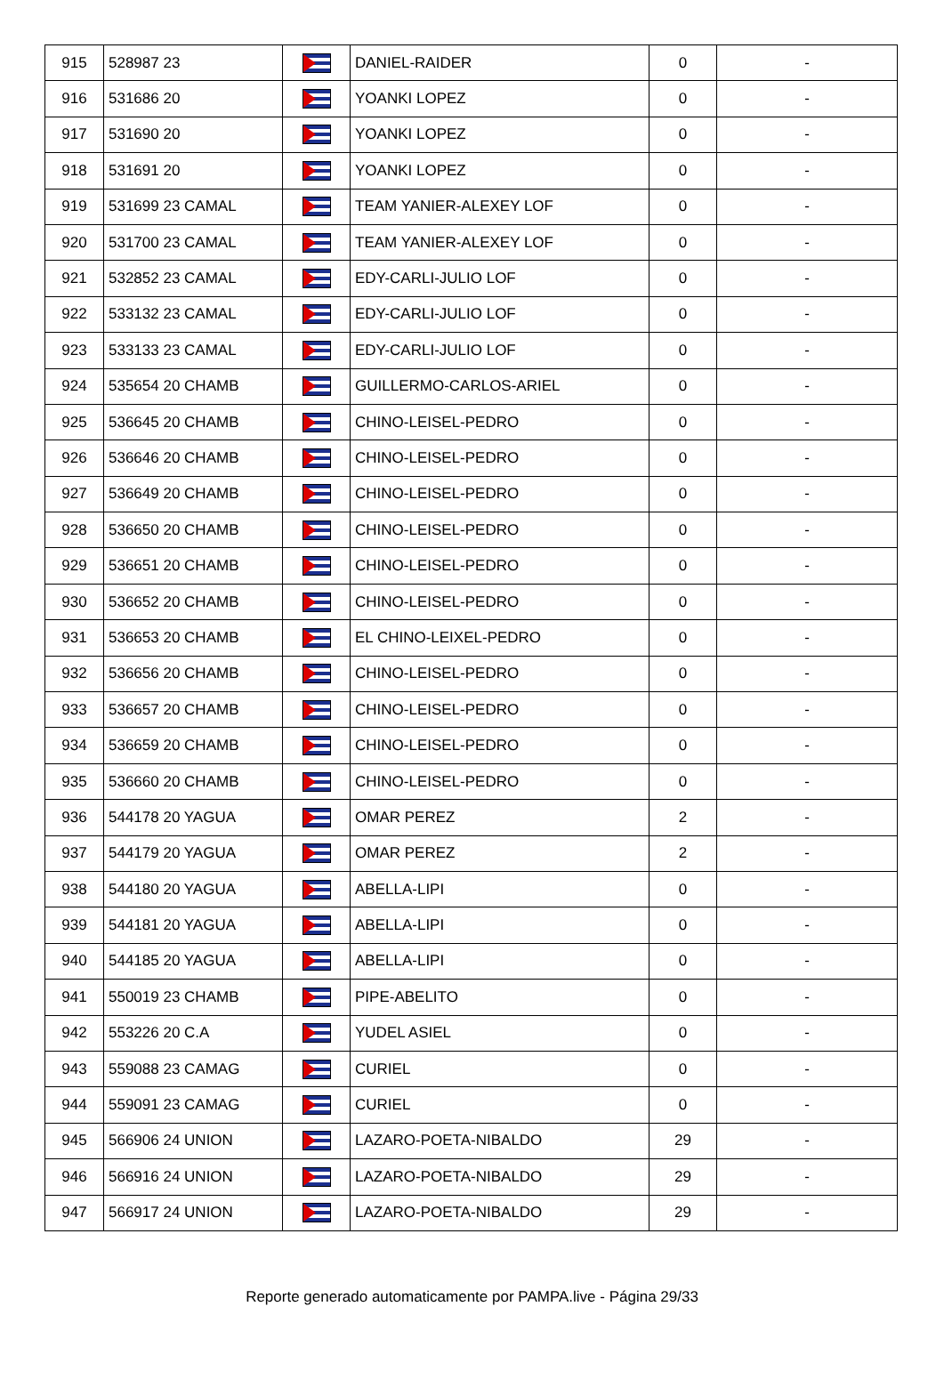| 915 | 528987 23 | | DANIEL-RAIDER | 0 | - |
| 916 | 531686 20 | | YOANKI LOPEZ | 0 | - |
| 917 | 531690 20 | | YOANKI LOPEZ | 0 | - |
| 918 | 531691 20 | | YOANKI LOPEZ | 0 | - |
| 919 | 531699 23 CAMAL | | TEAM YANIER-ALEXEY LOF | 0 | - |
| 920 | 531700 23 CAMAL | | TEAM YANIER-ALEXEY LOF | 0 | - |
| 921 | 532852 23 CAMAL | | EDY-CARLI-JULIO LOF | 0 | - |
| 922 | 533132 23 CAMAL | | EDY-CARLI-JULIO LOF | 0 | - |
| 923 | 533133 23 CAMAL | | EDY-CARLI-JULIO LOF | 0 | - |
| 924 | 535654 20 CHAMB | | GUILLERMO-CARLOS-ARIEL | 0 | - |
| 925 | 536645 20 CHAMB | | CHINO-LEISEL-PEDRO | 0 | - |
| 926 | 536646 20 CHAMB | | CHINO-LEISEL-PEDRO | 0 | - |
| 927 | 536649 20 CHAMB | | CHINO-LEISEL-PEDRO | 0 | - |
| 928 | 536650 20 CHAMB | | CHINO-LEISEL-PEDRO | 0 | - |
| 929 | 536651 20 CHAMB | | CHINO-LEISEL-PEDRO | 0 | - |
| 930 | 536652 20 CHAMB | | CHINO-LEISEL-PEDRO | 0 | - |
| 931 | 536653 20 CHAMB | | EL CHINO-LEIXEL-PEDRO | 0 | - |
| 932 | 536656 20 CHAMB | | CHINO-LEISEL-PEDRO | 0 | - |
| 933 | 536657 20 CHAMB | | CHINO-LEISEL-PEDRO | 0 | - |
| 934 | 536659 20 CHAMB | | CHINO-LEISEL-PEDRO | 0 | - |
| 935 | 536660 20 CHAMB | | CHINO-LEISEL-PEDRO | 0 | - |
| 936 | 544178 20 YAGUA | | OMAR PEREZ | 2 | - |
| 937 | 544179 20 YAGUA | | OMAR PEREZ | 2 | - |
| 938 | 544180 20 YAGUA | | ABELLA-LIPI | 0 | - |
| 939 | 544181 20 YAGUA | | ABELLA-LIPI | 0 | - |
| 940 | 544185 20 YAGUA | | ABELLA-LIPI | 0 | - |
| 941 | 550019 23 CHAMB | | PIPE-ABELITO | 0 | - |
| 942 | 553226 20 C.A | | YUDEL ASIEL | 0 | - |
| 943 | 559088 23 CAMAG | | CURIEL | 0 | - |
| 944 | 559091 23 CAMAG | | CURIEL | 0 | - |
| 945 | 566906 24 UNION | | LAZARO-POETA-NIBALDO | 29 | - |
| 946 | 566916 24 UNION | | LAZARO-POETA-NIBALDO | 29 | - |
| 947 | 566917 24 UNION | | LAZARO-POETA-NIBALDO | 29 | - |
Reporte generado automaticamente por PAMPA.live - Página 29/33